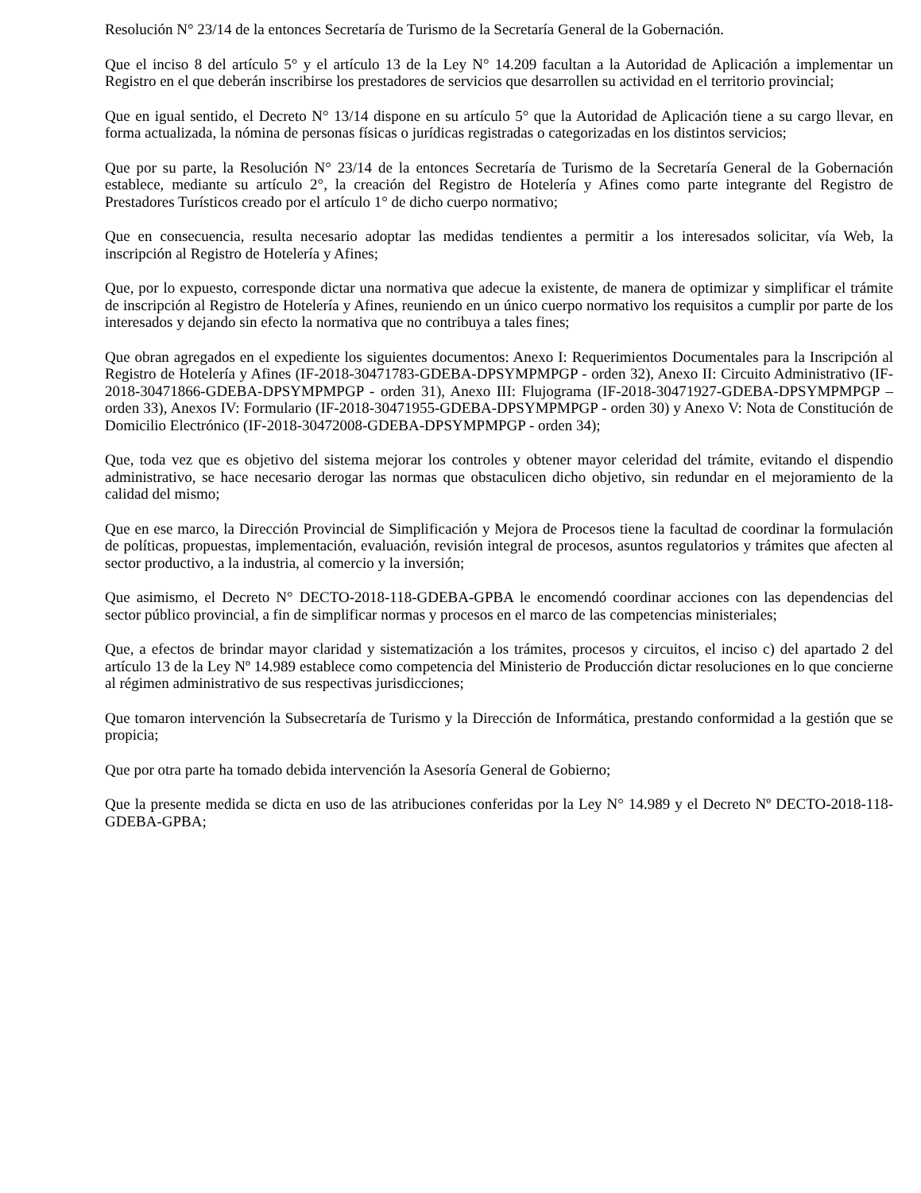Resolución N° 23/14 de la entonces Secretaría de Turismo de la Secretaría General de la Gobernación.
Que el inciso 8 del artículo 5° y el artículo 13 de la Ley N° 14.209 facultan a la Autoridad de Aplicación a implementar un Registro en el que deberán inscribirse los prestadores de servicios que desarrollen su actividad en el territorio provincial;
Que en igual sentido, el Decreto N° 13/14 dispone en su artículo 5° que la Autoridad de Aplicación tiene a su cargo llevar, en forma actualizada, la nómina de personas físicas o jurídicas registradas o categorizadas en los distintos servicios;
Que por su parte, la Resolución N° 23/14 de la entonces Secretaría de Turismo de la Secretaría General de la Gobernación establece, mediante su artículo 2°, la creación del Registro de Hotelería y Afines como parte integrante del Registro de Prestadores Turísticos creado por el artículo 1° de dicho cuerpo normativo;
Que en consecuencia, resulta necesario adoptar las medidas tendientes a permitir a los interesados solicitar, vía Web, la inscripción al Registro de Hotelería y Afines;
Que, por lo expuesto, corresponde dictar una normativa que adecue la existente, de manera de optimizar y simplificar el trámite de inscripción al Registro de Hotelería y Afines, reuniendo en un único cuerpo normativo los requisitos a cumplir por parte de los interesados y dejando sin efecto la normativa que no contribuya a tales fines;
Que obran agregados en el expediente los siguientes documentos: Anexo I: Requerimientos Documentales para la Inscripción al Registro de Hotelería y Afines (IF-2018-30471783-GDEBA-DPSYMPMPGP - orden 32), Anexo II: Circuito Administrativo (IF-2018-30471866-GDEBA-DPSYMPMPGP - orden 31), Anexo III: Flujograma (IF-2018-30471927-GDEBA-DPSYMPMPGP – orden 33), Anexos IV: Formulario (IF-2018-30471955-GDEBA-DPSYMPMPGP - orden 30) y Anexo V: Nota de Constitución de Domicilio Electrónico (IF-2018-30472008-GDEBA-DPSYMPMPGP - orden 34);
Que, toda vez que es objetivo del sistema mejorar los controles y obtener mayor celeridad del trámite, evitando el dispendio administrativo, se hace necesario derogar las normas que obstaculicen dicho objetivo, sin redundar en el mejoramiento de la calidad del mismo;
Que en ese marco, la Dirección Provincial de Simplificación y Mejora de Procesos tiene la facultad de coordinar la formulación de políticas, propuestas, implementación, evaluación, revisión integral de procesos, asuntos regulatorios y trámites que afecten al sector productivo, a la industria, al comercio y la inversión;
Que asimismo, el Decreto N° DECTO-2018-118-GDEBA-GPBA le encomendó coordinar acciones con las dependencias del sector público provincial, a fin de simplificar normas y procesos en el marco de las competencias ministeriales;
Que, a efectos de brindar mayor claridad y sistematización a los trámites, procesos y circuitos, el inciso c) del apartado 2 del artículo 13 de la Ley Nº 14.989 establece como competencia del Ministerio de Producción dictar resoluciones en lo que concierne al régimen administrativo de sus respectivas jurisdicciones;
Que tomaron intervención la Subsecretaría de Turismo y la Dirección de Informática, prestando conformidad a la gestión que se propicia;
Que por otra parte ha tomado debida intervención la Asesoría General de Gobierno;
Que la presente medida se dicta en uso de las atribuciones conferidas por la Ley N° 14.989 y el Decreto Nº DECTO-2018-118-GDEBA-GPBA;